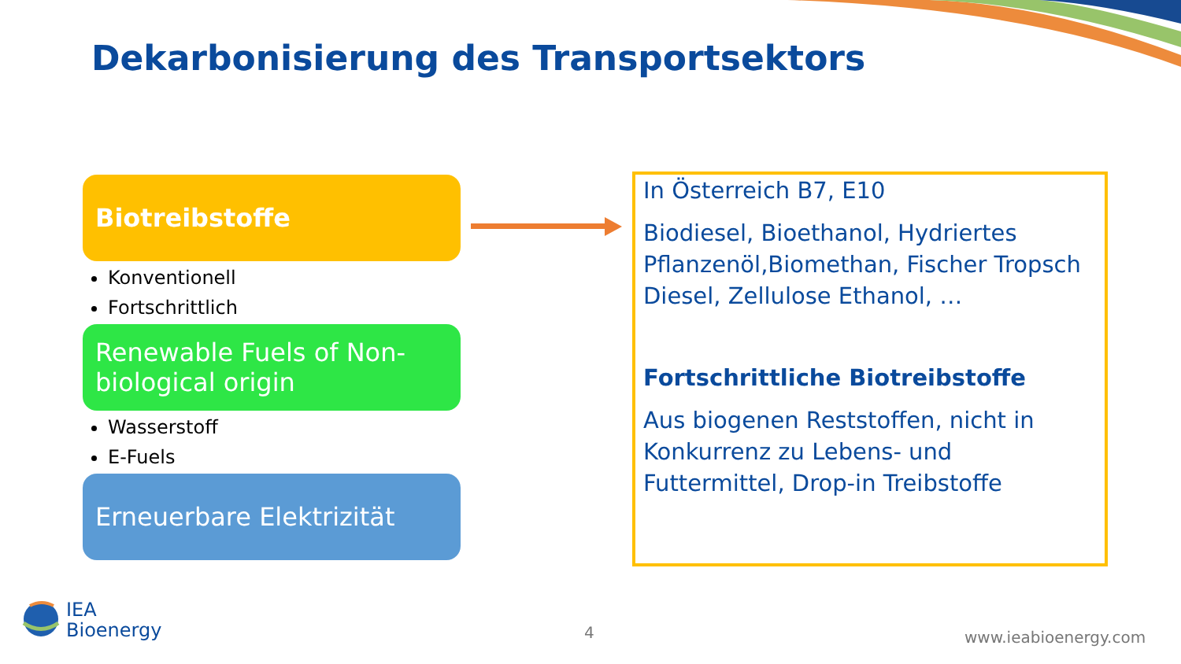Dekarbonisierung des Transportsektors
Biotreibstoffe
Konventionell
Fortschrittlich
Renewable Fuels of Non-biological origin
Wasserstoff
E-Fuels
Erneuerbare Elektrizität
In Österreich B7, E10
Biodiesel, Bioethanol, Hydriertes Pflanzenöl,Biomethan, Fischer Tropsch Diesel, Zellulose Ethanol, …
Fortschrittliche Biotreibstoffe
Aus biogenen Reststoffen, nicht in Konkurrenz zu Lebens- und Futtermittel, Drop-in Treibstoffe
IEA
Bioenergy
4 www.ieabioenergy.com